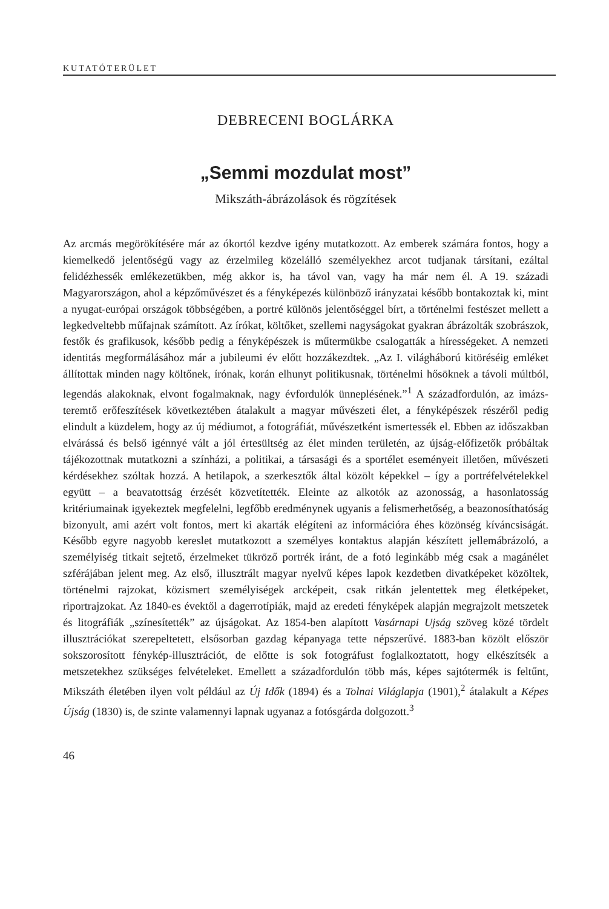KUTATÓTERÜLET
DEBRECENI BOGLÁRKA
„Semmi mozdulat most”
Mikszáth-ábrázolások és rögzítések
Az arcmás megörökítésére már az ókortól kezdve igény mutatkozott. Az emberek számára fontos, hogy a kiemelkedő jelentőségű vagy az érzelmileg közelálló személyekhez arcot tudjanak társítani, ezáltal felidézhessék emlékezetükben, még akkor is, ha távol van, vagy ha már nem él. A 19. századi Magyarországon, ahol a képzőművészet és a fényképezés különböző irányzatai később bontakoztak ki, mint a nyugat-európai országok többségében, a portré különös jelentőséggel bírt, a történelmi festészet mellett a legkedveltebb műfajnak számított. Az írókat, költőket, szellemi nagyságokat gyakran ábrázolták szobrászok, festők és grafikusok, később pedig a fényképészek is műtermükbe csalogatták a hírességeket. A nemzeti identitás megformálásához már a jubileumi év előtt hozzákezdtek. „Az I. világháború kitöréséig emléket állítottak minden nagy költőnek, írónak, korán elhunyt politikusnak, történelmi hősöknek a távoli múltból, legendás alakoknak, elvont fogalmaknak, nagy évfordulók ünneplésének.”<sup>1</sup> A századfordulón, az imázs-teremtő erőfeszítések következtében átalakult a magyar művészeti élet, a fényképészek részéről pedig elindult a küzdelem, hogy az új médiumot, a fotográfiát, művészetként ismertessék el. Ebben az időszakban elvárássá és belső igénnyé vált a jól értesültség az élet minden területén, az újság-előfizetők próbáltak tájékozottnak mutatkozni a színházi, a politikai, a társasági és a sportélet eseményeit illetően, művészeti kérdésekhez szóltak hozzá. A hetilapok, a szerkesztők által közölt képekkel – így a portréfelvételekkel együtt – a beavatottság érzését közvetítették. Eleinte az alkotók az azonosság, a hasonlatosság kritériumainak igyekeztek megfelelni, legfőbb eredménynek ugyanis a felismerhetőség, a beazonosíthatóság bizonyult, ami azért volt fontos, mert ki akarták elégíteni az információra éhes közönség kíváncsiságát. Később egyre nagyobb kereslet mutatkozott a személyes kontaktus alapján készített jellemábrázoló, a személyiség titkait sejtető, érzelmeket tükröző portrék iránt, de a fotó leginkább még csak a magánélet szférájában jelent meg. Az első, illusztrált magyar nyelvű képes lapok kezdetben divatképeket közöltek, történelmi rajzokat, közismert személyiségek arcképeit, csak ritkán jelentettek meg életképeket, riportrajzokat. Az 1840-es évektől a dagerrotípiák, majd az eredeti fényképek alapján megrajzolt metszetek és litográfiák „színesítették” az újságokat. Az 1854-ben alapított Vasárnapi Ujság szöveg közé tördelt illusztrációkat szerepeltetett, elsősorban gazdag képanyaga tette népszerűvé. 1883-ban közölt először sokszorosított fénykép-illusztrációt, de előtte is sok fotográfust foglalkoztatott, hogy elkészítsék a metszetekhez szükséges felvételeket. Emellett a századfordulón több más, képes sajtótermék is feltűnt, Mikszáth életében ilyen volt például az Új Idők (1894) és a Tolnai Világlapja (1901),<sup>2</sup> átalakult a Képes Újság (1830) is, de szinte valamennyi lapnak ugyanaz a fotósgárda dolgozott.<sup>3</sup>
46